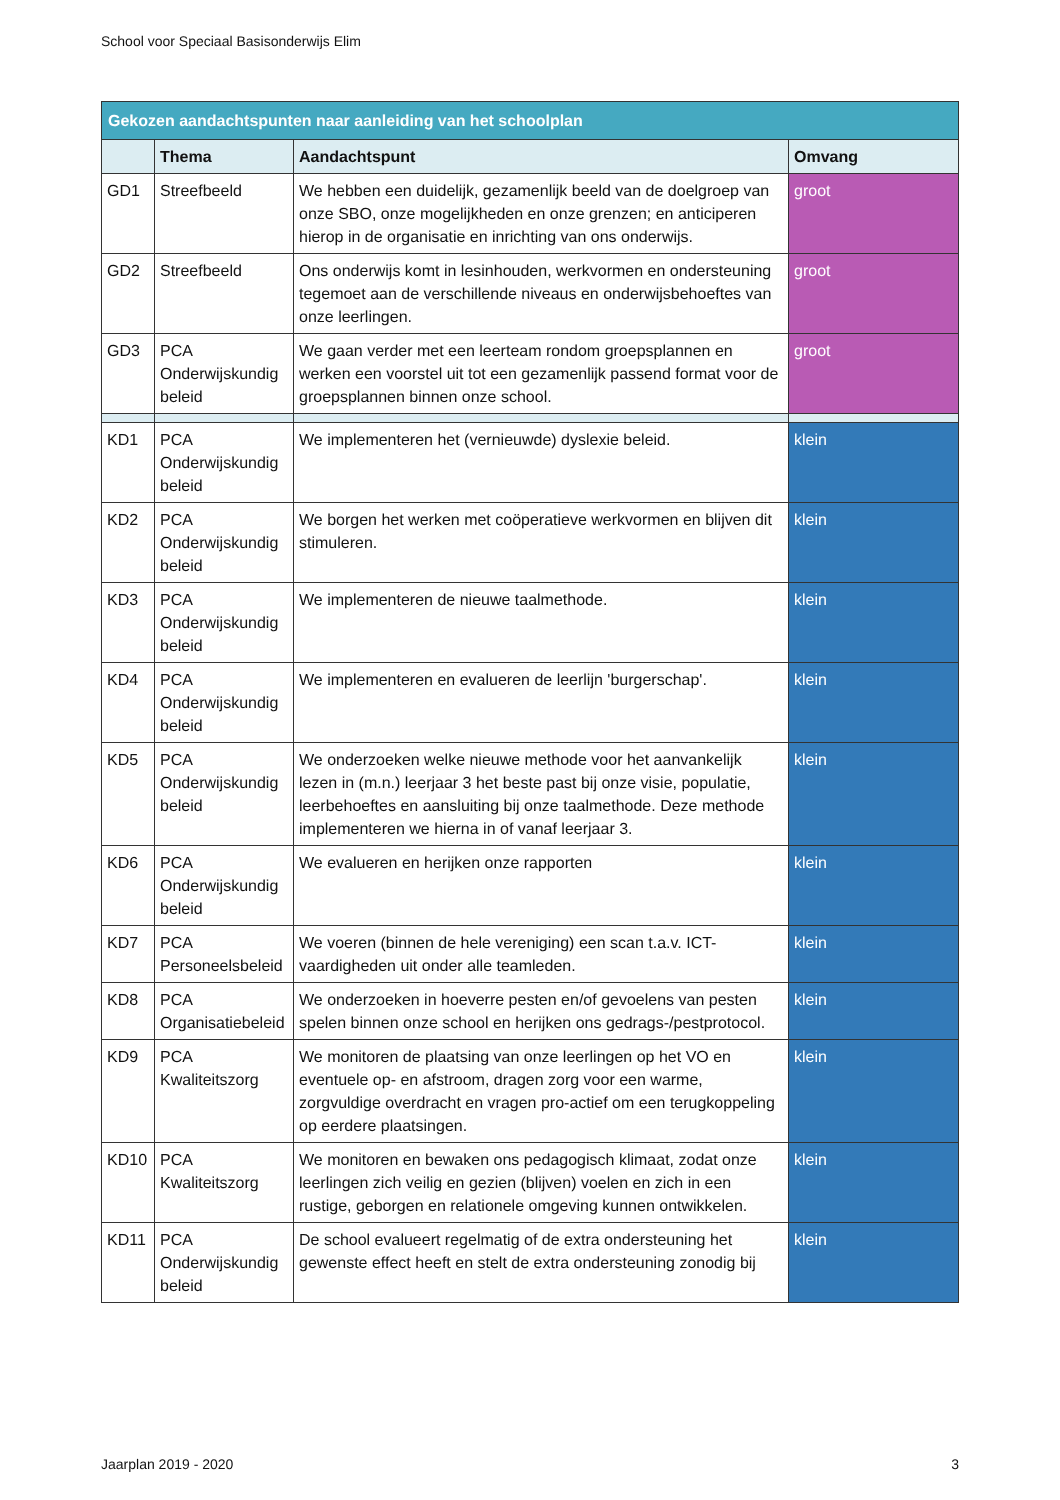School voor Speciaal Basisonderwijs Elim
| Gekozen aandachtspunten naar aanleiding van het schoolplan | | | |
| | Thema | Aandachtspunt | Omvang |
| GD1 | Streefbeeld | We hebben een duidelijk, gezamenlijk beeld van de doelgroep van onze SBO, onze mogelijkheden en onze grenzen; en anticiperen hierop in de organisatie en inrichting van ons onderwijs. | groot |
| GD2 | Streefbeeld | Ons onderwijs komt in lesinhouden, werkvormen en ondersteuning tegemoet aan de verschillende niveaus en onderwijsbehoeftes van onze leerlingen. | groot |
| GD3 | PCA Onderwijskundig beleid | We gaan verder met een leerteam rondom groepsplannen en werken een voorstel uit tot een gezamenlijk passend format voor de groepsplannen binnen onze school. | groot |
| KD1 | PCA Onderwijskundig beleid | We implementeren het (vernieuwde) dyslexie beleid. | klein |
| KD2 | PCA Onderwijskundig beleid | We borgen het werken met coöperatieve werkvormen en blijven dit stimuleren. | klein |
| KD3 | PCA Onderwijskundig beleid | We implementeren de nieuwe taalmethode. | klein |
| KD4 | PCA Onderwijskundig beleid | We implementeren en evalueren de leerlijn 'burgerschap'. | klein |
| KD5 | PCA Onderwijskundig beleid | We onderzoeken welke nieuwe methode voor het aanvankelijk lezen in (m.n.) leerjaar 3 het beste past bij onze visie, populatie, leerbehoeftes en aansluiting bij onze taalmethode. Deze methode implementeren we hierna in of vanaf leerjaar 3. | klein |
| KD6 | PCA Onderwijskundig beleid | We evalueren en herijken onze rapporten | klein |
| KD7 | PCA Personeelsbeleid | We voeren (binnen de hele vereniging) een scan t.a.v. ICT-vaardigheden uit onder alle teamleden. | klein |
| KD8 | PCA Organisatiebeleid | We onderzoeken in hoeverre pesten en/of gevoelens van pesten spelen binnen onze school en herijken ons gedrags-/pestprotocol. | klein |
| KD9 | PCA Kwaliteitszorg | We monitoren de plaatsing van onze leerlingen op het VO en eventuele op- en afstroom, dragen zorg voor een warme, zorgvuldige overdracht en vragen pro-actief om een terugkoppeling op eerdere plaatsingen. | klein |
| KD10 | PCA Kwaliteitszorg | We monitoren en bewaken ons pedagogisch klimaat, zodat onze leerlingen zich veilig en gezien (blijven) voelen en zich in een rustige, geborgen en relationele omgeving kunnen ontwikkelen. | klein |
| KD11 | PCA Onderwijskundig beleid | De school evalueert regelmatig of de extra ondersteuning het gewenste effect heeft en stelt de extra ondersteuning zonodig bij | klein |
Jaarplan 2019 - 2020 3